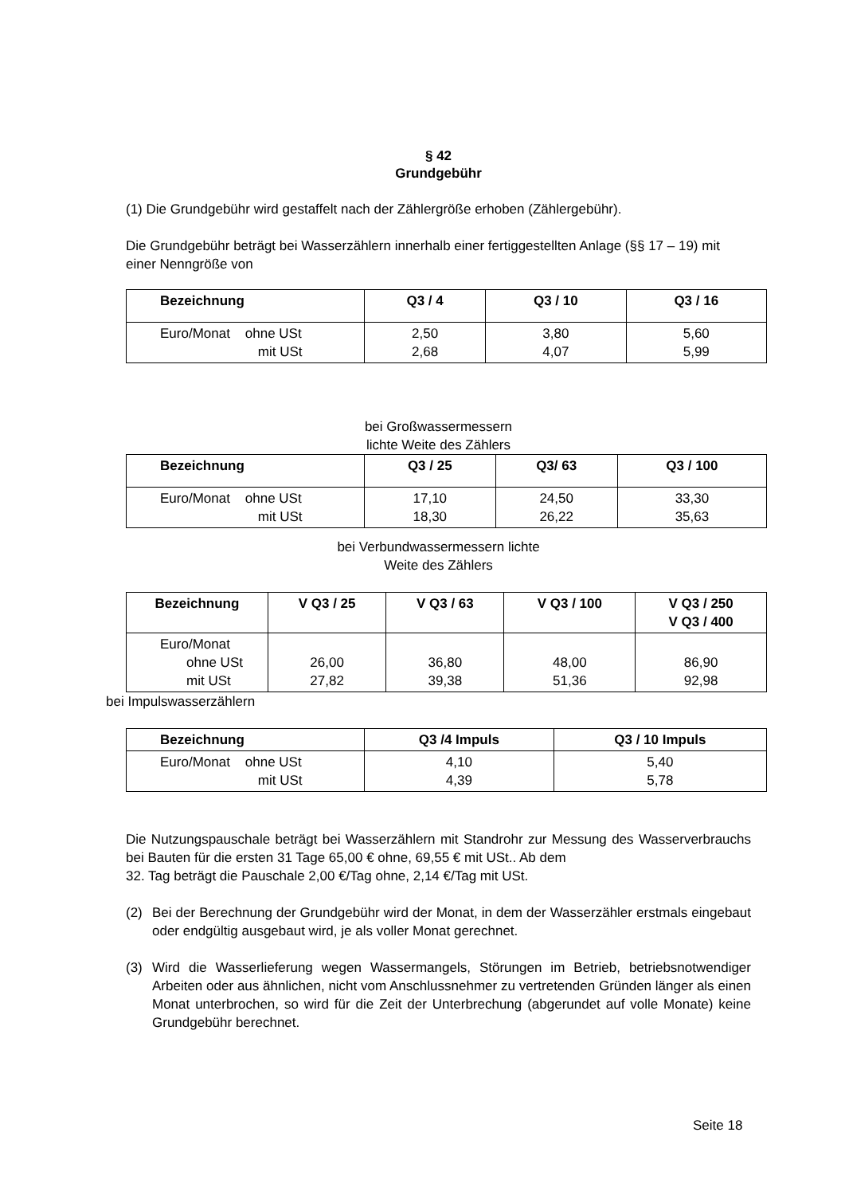§ 42
Grundgebühr
(1) Die Grundgebühr wird gestaffelt nach der Zählergröße erhoben (Zählergebühr).
Die Grundgebühr beträgt bei Wasserzählern innerhalb einer fertiggestellten Anlage (§§ 17 – 19) mit einer Nenngröße von
| Bezeichnung | Q3 / 4 | Q3 / 10 | Q3 / 16 |
| --- | --- | --- | --- |
| Euro/Monat ohne USt mit USt | 2,50 2,68 | 3,80 4,07 | 5,60 5,99 |
bei Großwassermessern
lichte Weite des Zählers
| Bezeichnung | Q3 / 25 | Q3/ 63 | Q3 / 100 |
| --- | --- | --- | --- |
| Euro/Monat ohne USt mit USt | 17,10 18,30 | 24,50 26,22 | 33,30 35,63 |
bei Verbundwassermessern lichte
Weite des Zählers
| Bezeichnung | V Q3 / 25 | V Q3 / 63 | V Q3 / 100 | V Q3 / 250 V Q3 / 400 |
| --- | --- | --- | --- | --- |
| Euro/Monat ohne USt mit USt | 26,00 27,82 | 36,80 39,38 | 48,00 51,36 | 86,90 92,98 |
bei Impulswasserzählern
| Bezeichnung | Q3 /4 Impuls | Q3 / 10 Impuls |
| --- | --- | --- |
| Euro/Monat ohne USt mit USt | 4,10 4,39 | 5,40 5,78 |
Die Nutzungspauschale beträgt bei Wasserzählern mit Standrohr zur Messung des Wasserverbrauchs bei Bauten für die ersten 31 Tage 65,00 € ohne, 69,55 € mit USt.. Ab dem
32. Tag beträgt die Pauschale 2,00 €/Tag ohne, 2,14 €/Tag mit USt.
(2) Bei der Berechnung der Grundgebühr wird der Monat, in dem der Wasserzähler erstmals eingebaut oder endgültig ausgebaut wird, je als voller Monat gerechnet.
(3) Wird die Wasserlieferung wegen Wassermangels, Störungen im Betrieb, betriebsnotwendiger Arbeiten oder aus ähnlichen, nicht vom Anschlussnehmer zu vertretenden Gründen länger als einen Monat unterbrochen, so wird für die Zeit der Unterbrechung (abgerundet auf volle Monate) keine Grundgebühr berechnet.
Seite 18